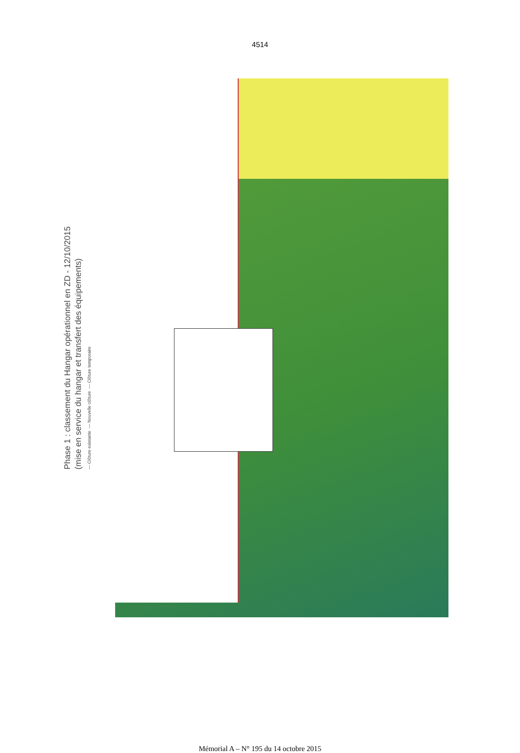4514
Phase 1 : classement du Hangar opérationnel en ZD - 12/10/2015
(mise en service du hangar et transfert des équipements)
— Clôture existante — Nouvelle clôture — Clôture temporaire
Mémorial A – N° 195 du 14 octobre 2015